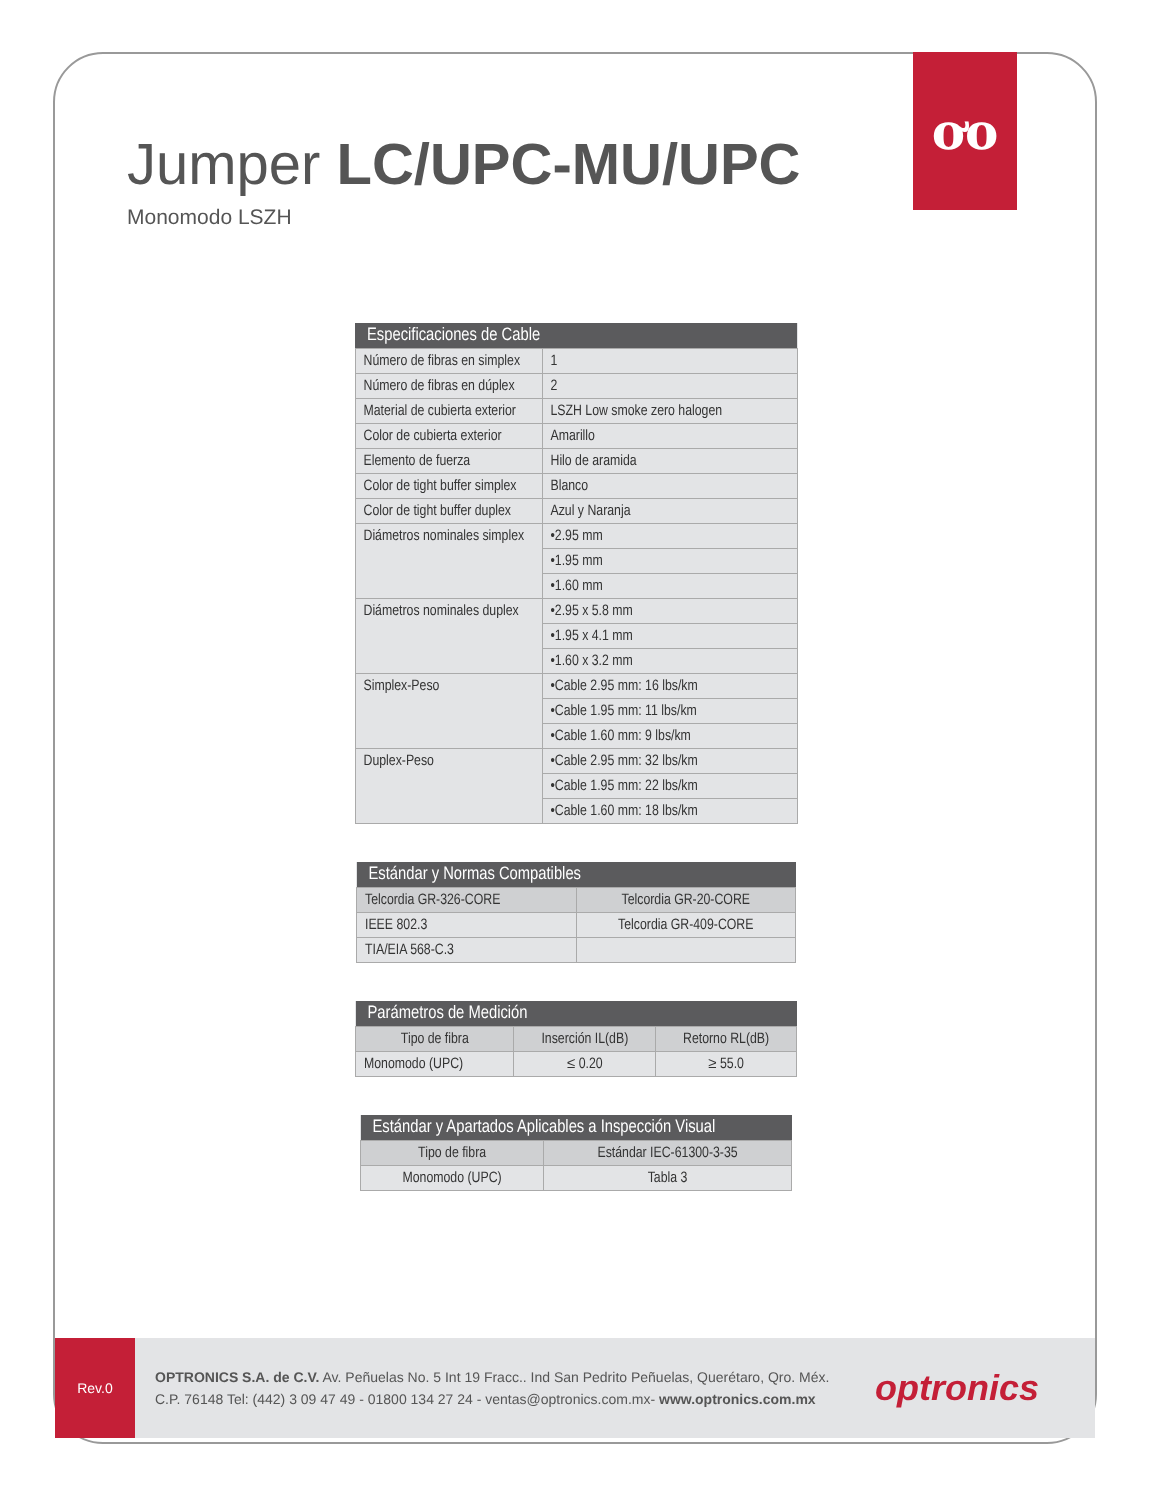ơo
Jumper LC/UPC-MU/UPC
Monomodo LSZH
| Especificaciones de Cable | |
| --- | --- |
| Número de fibras en simplex | 1 |
| Número de fibras en dúplex | 2 |
| Material de cubierta exterior | LSZH Low smoke zero halogen |
| Color de cubierta exterior | Amarillo |
| Elemento de fuerza | Hilo de aramida |
| Color de tight buffer simplex | Blanco |
| Color de tight buffer duplex | Azul y Naranja |
| Diámetros nominales simplex | •2.95 mm |
| | •1.95 mm |
| | •1.60 mm |
| Diámetros nominales duplex | •2.95 x 5.8 mm |
| | •1.95 x 4.1 mm |
| | •1.60 x 3.2 mm |
| Simplex-Peso | •Cable 2.95 mm: 16 lbs/km |
| | •Cable 1.95 mm: 11 lbs/km |
| | •Cable 1.60 mm: 9 lbs/km |
| Duplex-Peso | •Cable 2.95 mm: 32 lbs/km |
| | •Cable 1.95 mm: 22 lbs/km |
| | •Cable 1.60 mm: 18 lbs/km |
| Estándar y Normas Compatibles | |
| --- | --- |
| Telcordia GR-326-CORE | Telcordia GR-20-CORE |
| IEEE 802.3 | Telcordia GR-409-CORE |
| TIA/EIA 568-C.3 | |
| Parámetros de Medición | | |
| --- | --- | --- |
| Tipo de fibra | Inserción IL(dB) | Retorno RL(dB) |
| Monomodo (UPC) | ≤ 0.20 | ≥ 55.0 |
| Estándar y Apartados Aplicables a Inspección Visual | |
| --- | --- |
| Tipo de fibra | Estándar IEC-61300-3-35 |
| Monomodo (UPC) | Tabla 3 |
Rev.0
OPTRONICS S.A. de C.V. Av. Peñuelas No. 5 Int 19 Fracc.. Ind San Pedrito Peñuelas, Querétaro, Qro. Méx.
C.P. 76148 Tel: (442) 3 09 47 49 - 01800 134 27 24 - ventas@optronics.com.mx- www.optronics.com.mx
optronics